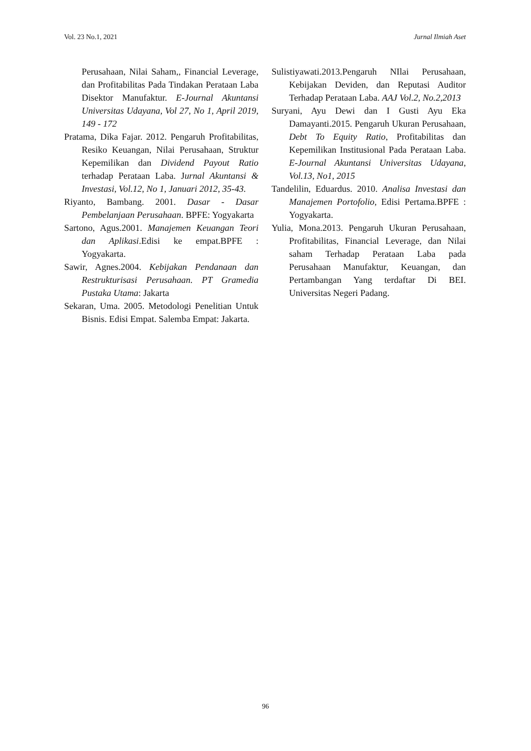Vol. 23 No.1, 2021 Jurnal Ilmiah Aset
Perusahaan, Nilai Saham,, Financial Leverage, dan Profitabilitas Pada Tindakan Perataan Laba Disektor Manufaktur. E-Journal Akuntansi Universitas Udayana, Vol 27, No 1, April 2019, 149 - 172
Pratama, Dika Fajar. 2012. Pengaruh Profitabilitas, Resiko Keuangan, Nilai Perusahaan, Struktur Kepemilikan dan Dividend Payout Ratio terhadap Perataan Laba. Jurnal Akuntansi & Investasi, Vol.12, No 1, Januari 2012, 35-43.
Riyanto, Bambang. 2001. Dasar - Dasar Pembelanjaan Perusahaan. BPFE: Yogyakarta
Sartono, Agus.2001. Manajemen Keuangan Teori dan Aplikasi.Edisi ke empat.BPFE : Yogyakarta.
Sawir, Agnes.2004. Kebijakan Pendanaan dan Restrukturisasi Perusahaan. PT Gramedia Pustaka Utama: Jakarta
Sekaran, Uma. 2005. Metodologi Penelitian Untuk Bisnis. Edisi Empat. Salemba Empat: Jakarta.
Sulistiyawati.2013.Pengaruh NIlai Perusahaan, Kebijakan Deviden, dan Reputasi Auditor Terhadap Perataan Laba. AAJ Vol.2, No.2,2013
Suryani, Ayu Dewi dan I Gusti Ayu Eka Damayanti.2015. Pengaruh Ukuran Perusahaan, Debt To Equity Ratio, Profitabilitas dan Kepemilikan Institusional Pada Perataan Laba. E-Journal Akuntansi Universitas Udayana, Vol.13, No1, 2015
Tandelilin, Eduardus. 2010. Analisa Investasi dan Manajemen Portofolio, Edisi Pertama.BPFE : Yogyakarta.
Yulia, Mona.2013. Pengaruh Ukuran Perusahaan, Profitabilitas, Financial Leverage, dan Nilai saham Terhadap Perataan Laba pada Perusahaan Manufaktur, Keuangan, dan Pertambangan Yang terdaftar Di BEI. Universitas Negeri Padang.
96